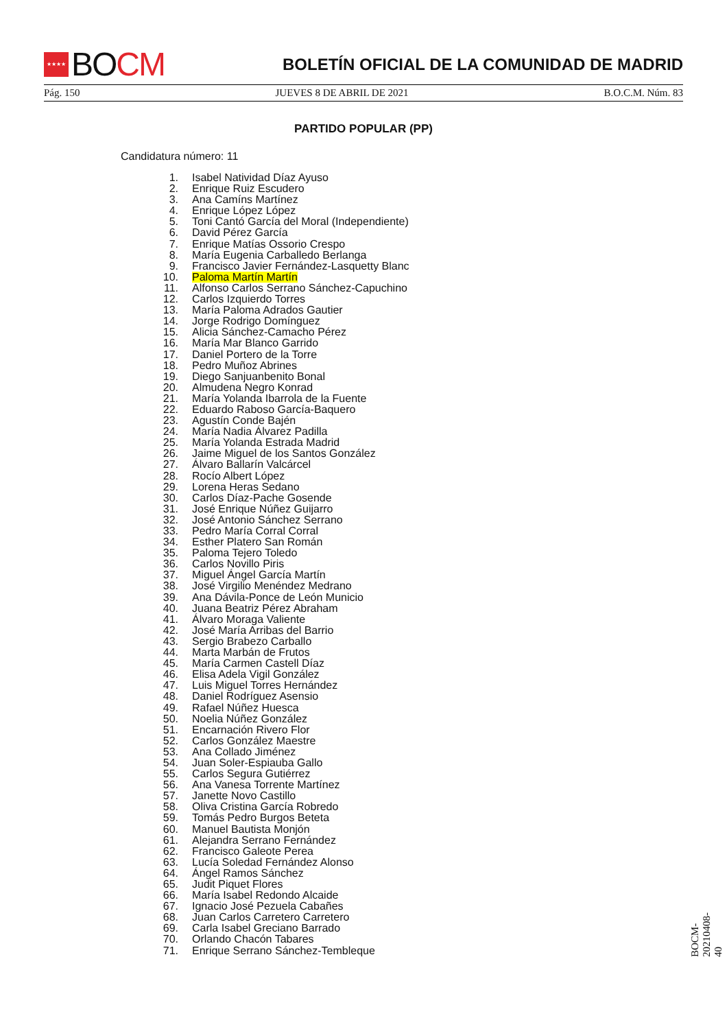★★★★
BO CM
BOLETÍN OFICIAL DE LA COMUNIDAD DE MADRID
Pág. 150 JUEVES 8 DE ABRIL DE 2021 B.O.C.M. Núm. 83
PARTIDO POPULAR (PP)
Candidatura número: 11
1. Isabel Natividad Díaz Ayuso
2. Enrique Ruiz Escudero
3. Ana Camíns Martínez
4. Enrique López López
5. Toni Cantó García del Moral (Independiente)
6. David Pérez García
7. Enrique Matías Ossorio Crespo
8. María Eugenia Carballedo Berlanga
9. Francisco Javier Fernández-Lasquetty Blanc
10. Paloma Martín Martín
11. Alfonso Carlos Serrano Sánchez-Capuchino
12. Carlos Izquierdo Torres
13. María Paloma Adrados Gautier
14. Jorge Rodrigo Domínguez
15. Alicia Sánchez-Camacho Pérez
16. María Mar Blanco Garrido
17. Daniel Portero de la Torre
18. Pedro Muñoz Abrines
19. Diego Sanjuanbenito Bonal
20. Almudena Negro Konrad
21. María Yolanda Ibarrola de la Fuente
22. Eduardo Raboso García-Baquero
23. Agustín Conde Bajén
24. María Nadia Álvarez Padilla
25. María Yolanda Estrada Madrid
26. Jaime Miguel de los Santos González
27. Álvaro Ballarín Valcárcel
28. Rocío Albert López
29. Lorena Heras Sedano
30. Carlos Díaz-Pache Gosende
31. José Enrique Núñez Guijarro
32. José Antonio Sánchez Serrano
33. Pedro María Corral Corral
34. Esther Platero San Román
35. Paloma Tejero Toledo
36. Carlos Novillo Piris
37. Miguel Ángel García Martín
38. José Virgilio Menéndez Medrano
39. Ana Dávila-Ponce de León Municio
40. Juana Beatriz Pérez Abraham
41. Álvaro Moraga Valiente
42. José María Arribas del Barrio
43. Sergio Brabezo Carballo
44. Marta Marbán de Frutos
45. María Carmen Castell Díaz
46. Elisa Adela Vigil González
47. Luis Miguel Torres Hernández
48. Daniel Rodríguez Asensio
49. Rafael Núñez Huesca
50. Noelia Núñez González
51. Encarnación Rivero Flor
52. Carlos González Maestre
53. Ana Collado Jiménez
54. Juan Soler-Espiauba Gallo
55. Carlos Segura Gutiérrez
56. Ana Vanesa Torrente Martínez
57. Janette Novo Castillo
58. Oliva Cristina García Robredo
59. Tomás Pedro Burgos Beteta
60. Manuel Bautista Monjón
61. Alejandra Serrano Fernández
62. Francisco Galeote Perea
63. Lucía Soledad Fernández Alonso
64. Ángel Ramos Sánchez
65. Judit Piquet Flores
66. María Isabel Redondo Alcaide
67. Ignacio José Pezuela Cabañes
68. Juan Carlos Carretero Carretero
69. Carla Isabel Greciano Barrado
70. Orlando Chacón Tabares
71. Enrique Serrano Sánchez-Tembleque
BOCM-20210408-40